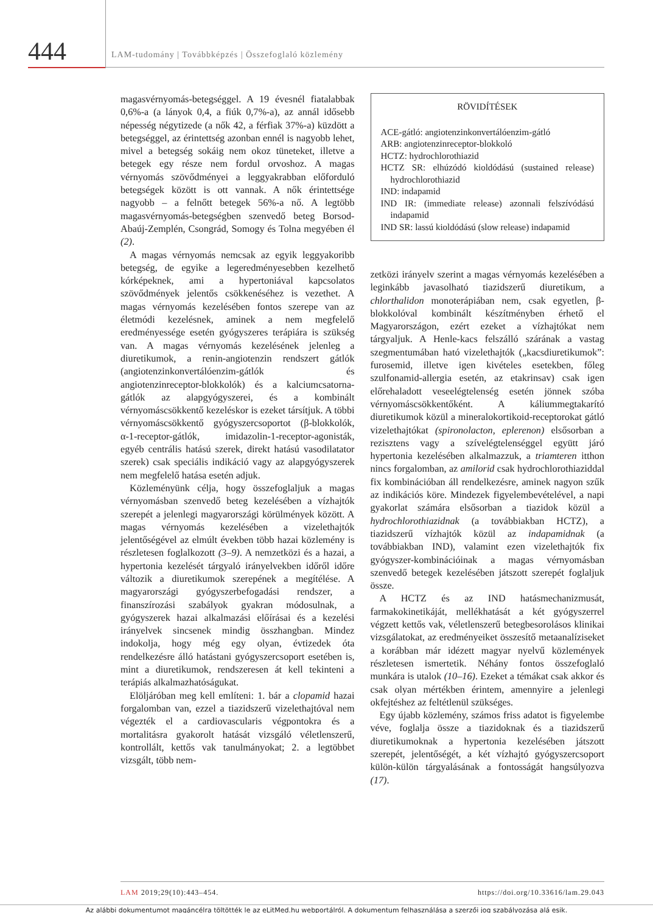444
LAM-tudomány | Továbbképzés | Összefoglaló közlemény
magasvérnyomás-betegséggel. A 19 évesnél fiatalabbak 0,6%-a (a lányok 0,4, a fiúk 0,7%-a), az annál idősebb népesség négytizede (a nők 42, a férfiak 37%-a) küzdött a betegséggel, az érintettség azonban ennél is nagyobb lehet, mivel a betegség sokáig nem okoz tüneteket, illetve a betegek egy része nem fordul orvoshoz. A magas vérnyomás szövődményei a leggyakrabban előforduló betegségek között is ott vannak. A nők érintettsége nagyobb – a felnőtt betegek 56%-a nő. A legtöbb magasvérnyomás-betegségben szenvedő beteg Borsod-Abaúj-Zemplén, Csongrád, Somogy és Tolna megyében él (2).
A magas vérnyomás nemcsak az egyik leggyakoribb betegség, de egyike a legeredményesebben kezelhető kórképeknek, ami a hypertoniával kapcsolatos szövődmények jelentős csökkenéséhez is vezethet. A magas vérnyomás kezelésében fontos szerepe van az életmódi kezelésnek, aminek a nem megfelelő eredményessége esetén gyógyszeres terápiára is szükség van. A magas vérnyomás kezelésének jelenleg a diuretikumok, a renin-angiotenzin rendszert gátlók (angiotenzinkonvertálóenzim-gátlók és angiotenzinreceptor-blokkolók) és a kalciumcsatorna-gátlók az alapgyógyszerei, és a kombinált vérnyomáscsökkentő kezeléskor is ezeket társítjuk. A többi vérnyomáscsökkentő gyógyszercsoportot (β-blokkolók, α-1-receptor-gátlók, imidazolin-1-receptor-agonisták, egyéb centrális hatású szerek, direkt hatású vasodilatator szerek) csak speciális indikáció vagy az alapgyógyszerek nem megfelelő hatása esetén adjuk.
Közleményünk célja, hogy összefoglaljuk a magas vérnyomásban szenvedő beteg kezelésében a vízhajtók szerepét a jelenlegi magyarországi körülmények között. A magas vérnyomás kezelésében a vizelethajtók jelentőségével az elmúlt években több hazai közlemény is részletesen foglalkozott (3–9). A nemzetközi és a hazai, a hypertonia kezelését tárgyaló irányelvekben időről időre változik a diuretikumok szerepének a megítélése. A magyarországi gyógyszerbefogadási rendszer, a finanszírozási szabályok gyakran módosulnak, a gyógyszerek hazai alkalmazási előírásai és a kezelési irányelvek sincsenek mindig összhangban. Mindez indokolja, hogy még egy olyan, évtizedek óta rendelkezésre álló hatástani gyógyszercsoport esetében is, mint a diuretikumok, rendszeresen át kell tekinteni a terápiás alkalmazhatóságukat.
Elöljáróban meg kell említeni: 1. bár a clopamid hazai forgalomban van, ezzel a tiazidszerű vizelethajtóval nem végezték el a cardiovascularis végpontokra és a mortalitásra gyakorolt hatását vizsgáló véletlenszerű, kontrollált, kettős vak tanulmányokat; 2. a legtöbbet vizsgált, több nem-
RÖVIDÍTÉSEK
ACE-gátló: angiotenzinkonvertálóenzim-gátló
ARB: angiotenzinreceptor-blokkoló
HCTZ: hydrochlorothiazid
HCTZ SR: elhúzódó kioldódású (sustained release) hydrochlorothiazid
IND: indapamid
IND IR: (immediate release) azonnali felszívódású indapamid
IND SR: lassú kioldódású (slow release) indapamid
zetközi irányelv szerint a magas vérnyomás kezelésében a leginkább javasolható tiazidszerű diuretikum, a chlorthalidon monoterápiában nem, csak egyetlen, β-blokkolóval kombinált készítményben érhető el Magyarországon, ezért ezeket a vízhajtókat nem tárgyaljuk. A Henle-kacs felszálló szárának a vastag szegmentumában ható vizelethajtók („kacsdiuretikumok”: furosemid, illetve igen kivételes esetekben, főleg szulfonamid-allergia esetén, az etakrinsav) csak igen előrehaladott veseelégtelenség esetén jönnek szóba vérnyomáscsökkentőként. A káliummegtakarító diuretikumok közül a mineralokortikoid-receptorokat gátló vizelethajtókat (spironolacton, eplerenon) elsősorban a rezisztens vagy a szívelégtelenséggel együtt járó hypertonia kezelésében alkalmazzuk, a triamteren itthon nincs forgalomban, az amilorid csak hydrochlorothiaziddal fix kombinációban áll rendelkezésre, aminek nagyon szűk az indikációs köre. Mindezek figyelembevételével, a napi gyakorlat számára elsősorban a tiazidok közül a hydrochlorothiazidnak (a továbbiakban HCTZ), a tiazidszerű vízhajtók közül az indapamidnak (a továbbiakban IND), valamint ezen vizelethajtók fix gyógyszer-kombinációinak a magas vérnyomásban szenvedő betegek kezelésében játszott szerepét foglaljuk össze.
A HCTZ és az IND hatásmechanizmusát, farmakokinetikáját, mellékhatását a két gyógyszerrel végzett kettős vak, véletlenszerű betegbesorolásos klinikai vizsgálatokat, az eredményeiket összesítő metaanalíziseket a korábban már idézett magyar nyelvű közlemények részletesen ismertetik. Néhány fontos összefoglaló munkára is utalok (10–16). Ezeket a témákat csak akkor és csak olyan mértékben érintem, amennyire a jelenlegi okfejtéshez az feltétlenül szükséges.
Egy újabb közlemény, számos friss adatot is figyelembe véve, foglalja össze a tiazidoknak és a tiazidszerű diuretikumoknak a hypertonia kezelésében játszott szerepét, jelentőségét, a két vízhajtó gyógyszercsoport külön-külön tárgyalásának a fontosságát hangsúlyozva (17).
LAM 2019;29(10):443–454. https://doi.org/10.33616/lam.29.043
Az alábbi dokumentumot magáncélra töltötték le az eLitMed.hu webportálról. A dokumentum felhasználása a szerzői jog szabályozása alá esik.